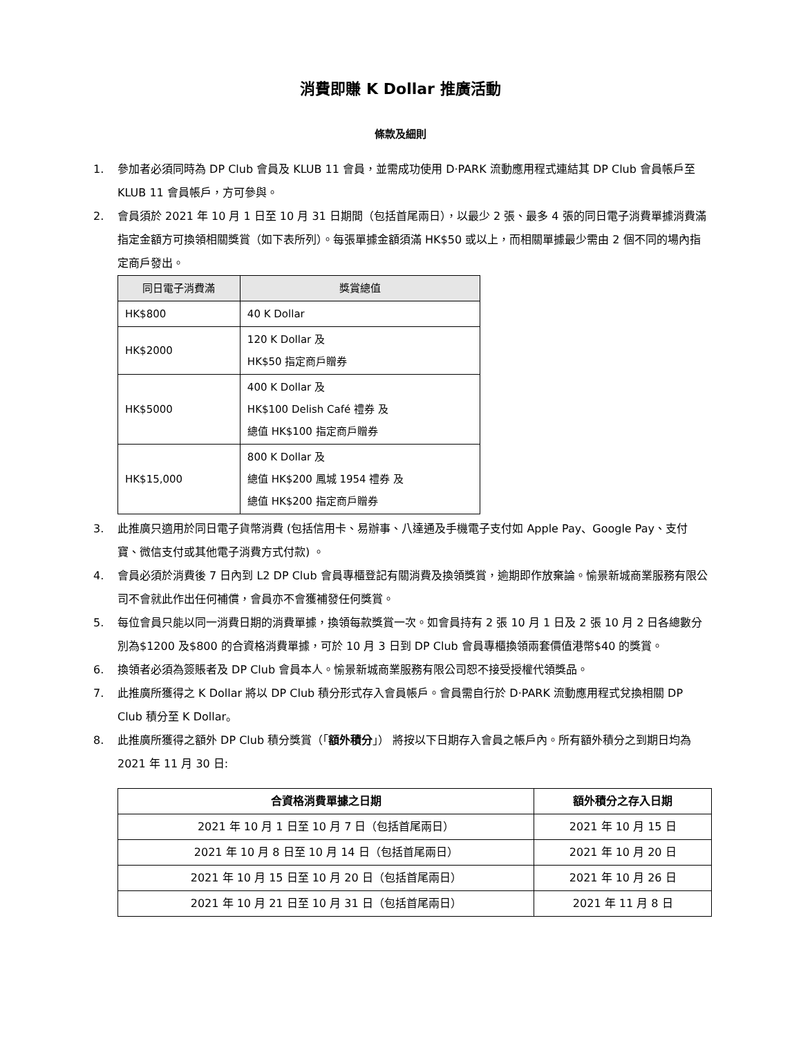消費即賺 K Dollar 推廣活動
條款及細則
1. 參加者必須同時為 DP Club 會員及 KLUB 11 會員，並需成功使用 D·PARK 流動應用程式連結其 DP Club 會員帳戶至 KLUB 11 會員帳戶，方可參與。
2. 會員須於 2021 年 10 月 1 日至 10 月 31 日期間（包括首尾兩日），以最少 2 張、最多 4 張的同日電子消費單據消費滿指定金額方可換領相關獎賞（如下表所列）。每張單據金額須滿 HK$50 或以上，而相關單據最少需由 2 個不同的場內指定商戶發出。
| 同日電子消費滿 | 獎賞總值 |
| --- | --- |
| HK$800 | 40 K Dollar |
| HK$2000 | 120 K Dollar 及 HK$50 指定商戶贈券 |
| HK$5000 | 400 K Dollar 及 HK$100 Delish Café 禮券 及 總值 HK$100 指定商戶贈券 |
| HK$15,000 | 800 K Dollar 及 總值 HK$200 鳳城 1954 禮券 及 總值 HK$200 指定商戶贈券 |
3. 此推廣只適用於同日電子貨幣消費 (包括信用卡、易辦事、八達通及手機電子支付如 Apple Pay、Google Pay、支付寶、微信支付或其他電子消費方式付款) 。
4. 會員必須於消費後 7 日內到 L2 DP Club 會員專櫃登記有關消費及換領獎賞，逾期即作放棄論。愉景新城商業服務有限公司不會就此作出任何補償，會員亦不會獲補發任何獎賞。
5. 每位會員只能以同一消費日期的消費單據，換領每款獎賞一次。如會員持有 2 張 10 月 1 日及 2 張 10 月 2 日各總數分別為$1200 及$800 的合資格消費單據，可於 10 月 3 日到 DP Club 會員專櫃換領兩套價值港幣$40 的獎賞。
6. 換領者必須為簽賬者及 DP Club 會員本人。愉景新城商業服務有限公司恕不接受授權代領獎品。
7. 此推廣所獲得之 K Dollar 將以 DP Club 積分形式存入會員帳戶。會員需自行於 D·PARK 流動應用程式兌換相關 DP Club 積分至 K Dollar。
8. 此推廣所獲得之額外 DP Club 積分獎賞（「額外積分」） 將按以下日期存入會員之帳戶內。所有額外積分之到期日均為 2021 年 11 月 30 日:
| 合資格消費單據之日期 | 額外積分之存入日期 |
| --- | --- |
| 2021 年 10 月 1 日至 10 月 7 日（包括首尾兩日） | 2021 年 10 月 15 日 |
| 2021 年 10 月 8 日至 10 月 14 日（包括首尾兩日） | 2021 年 10 月 20 日 |
| 2021 年 10 月 15 日至 10 月 20 日（包括首尾兩日） | 2021 年 10 月 26 日 |
| 2021 年 10 月 21 日至 10 月 31 日（包括首尾兩日） | 2021 年 11 月 8 日 |